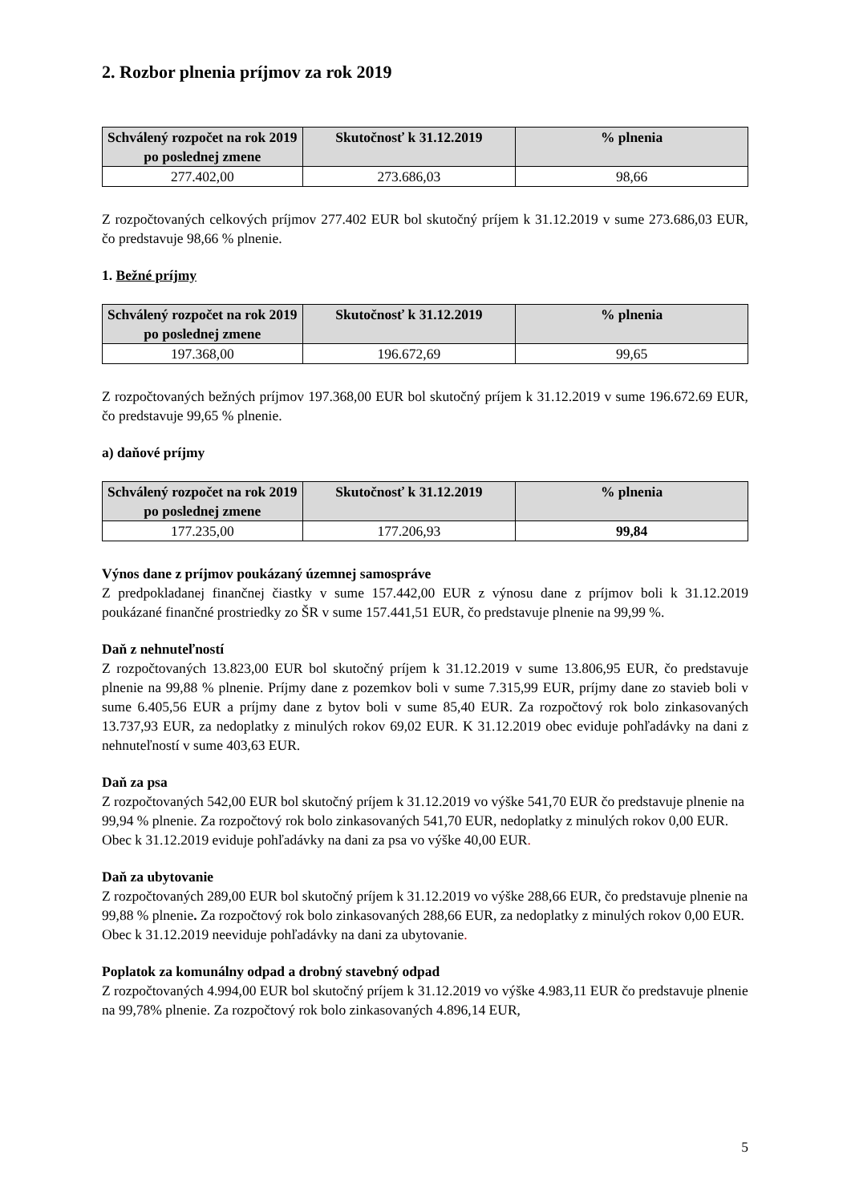2. Rozbor plnenia príjmov za rok 2019
| Schválený rozpočet na rok 2019 po poslednej zmene | Skutočnosť k 31.12.2019 | % plnenia |
| --- | --- | --- |
| 277.402,00 | 273.686,03 | 98,66 |
Z rozpočtovaných celkových príjmov 277.402 EUR bol skutočný príjem k 31.12.2019 v sume 273.686,03 EUR, čo predstavuje 98,66 % plnenie.
1. Bežné príjmy
| Schválený rozpočet na rok 2019 po poslednej zmene | Skutočnosť k 31.12.2019 | % plnenia |
| --- | --- | --- |
| 197.368,00 | 196.672,69 | 99,65 |
Z rozpočtovaných bežných príjmov 197.368,00 EUR bol skutočný príjem k 31.12.2019 v sume 196.672.69 EUR, čo predstavuje 99,65 % plnenie.
a) daňové príjmy
| Schválený rozpočet na rok 2019 po poslednej zmene | Skutočnosť k 31.12.2019 | % plnenia |
| --- | --- | --- |
| 177.235,00 | 177.206,93 | 99,84 |
Výnos dane z príjmov poukázaný územnej samospráve
Z predpokladanej finančnej čiastky v sume 157.442,00 EUR z výnosu dane z príjmov boli k 31.12.2019 poukázané finančné prostriedky zo ŠR v sume 157.441,51 EUR, čo predstavuje plnenie na 99,99 %.
Daň z nehnuteľností
Z rozpočtovaných 13.823,00 EUR bol skutočný príjem k 31.12.2019 v sume 13.806,95 EUR, čo predstavuje plnenie na 99,88 % plnenie. Príjmy dane z pozemkov boli v sume 7.315,99 EUR, príjmy dane zo stavieb boli v sume 6.405,56 EUR a príjmy dane z bytov boli v sume 85,40 EUR. Za rozpočtový rok bolo zinkasovaných 13.737,93 EUR, za nedoplatky z minulých rokov 69,02 EUR. K 31.12.2019 obec eviduje pohľadávky na dani z nehnuteľností v sume 403,63 EUR.
Daň za psa
Z rozpočtovaných 542,00 EUR bol skutočný príjem k 31.12.2019 vo výške 541,70 EUR čo predstavuje plnenie na 99,94 % plnenie. Za rozpočtový rok bolo zinkasovaných 541,70 EUR, nedoplatky z minulých rokov 0,00 EUR. Obec k 31.12.2019 eviduje pohľadávky na dani za psa vo výške 40,00 EUR.
Daň za ubytovanie
Z rozpočtovaných 289,00 EUR bol skutočný príjem k 31.12.2019 vo výške 288,66 EUR, čo predstavuje plnenie na 99,88 % plnenie. Za rozpočtový rok bolo zinkasovaných 288,66 EUR, za nedoplatky z minulých rokov 0,00 EUR. Obec k 31.12.2019 neeviduje pohľadávky na dani za ubytovanie.
Poplatok za komunálny odpad a drobný stavebný odpad
Z rozpočtovaných 4.994,00 EUR bol skutočný príjem k 31.12.2019 vo výške 4.983,11 EUR čo predstavuje plnenie na 99,78% plnenie. Za rozpočtový rok bolo zinkasovaných 4.896,14 EUR,
5